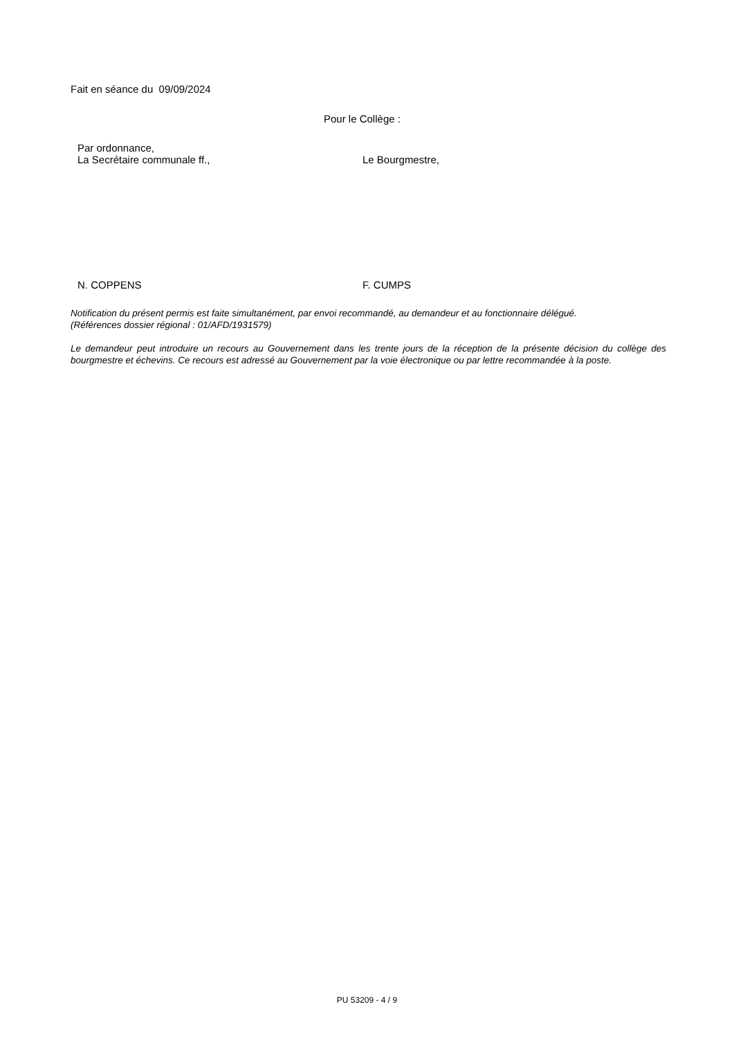Fait en séance du 09/09/2024
Pour le Collège :
Par ordonnance,
La Secrétaire communale ff., Le Bourgmestre,
N. COPPENS F. CUMPS
Notification du présent permis est faite simultanément, par envoi recommandé, au demandeur et au fonctionnaire délégué.
(Références dossier régional : 01/AFD/1931579)
Le demandeur peut introduire un recours au Gouvernement dans les trente jours de la réception de la présente décision du collège des bourgmestre et échevins. Ce recours est adressé au Gouvernement par la voie électronique ou par lettre recommandée à la poste.
PU 53209 - 4 / 9